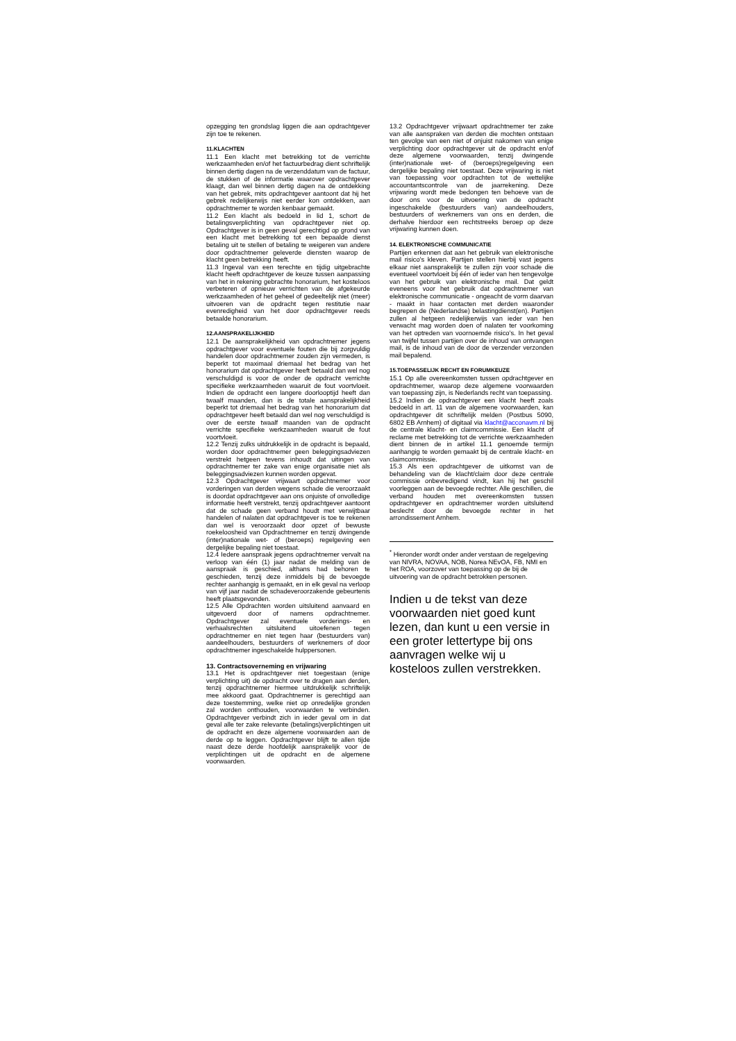opzegging ten grondslag liggen die aan opdrachtgever zijn toe te rekenen.
11.KLACHTEN
11.1 Een klacht met betrekking tot de verrichte werkzaamheden en/of het factuurbedrag dient schriftelijk binnen dertig dagen na de verzenddatum van de factuur, de stukken of de informatie waarover opdrachtgever klaagt, dan wel binnen dertig dagen na de ontdekking van het gebrek, mits opdrachtgever aantoont dat hij het gebrek redelijkerwijs niet eerder kon ontdekken, aan opdrachtnemer te worden kenbaar gemaakt.
11.2 Een klacht als bedoeld in lid 1, schort de betalingsverplichting van opdrachtgever niet op. Opdrachtgever is in geen geval gerechtigd op grond van een klacht met betrekking tot een bepaalde dienst betaling uit te stellen of betaling te weigeren van andere door opdrachtnemer geleverde diensten waarop de klacht geen betrekking heeft.
11.3 Ingeval van een terechte en tijdig uitgebrachte klacht heeft opdrachtgever de keuze tussen aanpassing van het in rekening gebrachte honorarium, het kosteloos verbeteren of opnieuw verrichten van de afgekeurde werkzaamheden of het geheel of gedeeltelijk niet (meer) uitvoeren van de opdracht tegen restitutie naar evenredigheid van het door opdrachtgever reeds betaalde honorarium.
12.AANSPRAKELIJKHEID
12.1 De aansprakelijkheid van opdrachtnemer jegens opdrachtgever voor eventuele fouten die bij zorgvuldig handelen door opdrachtnemer zouden zijn vermeden, is beperkt tot maximaal driemaal het bedrag van het honorarium dat opdrachtgever heeft betaald dan wel nog verschuldigd is voor de onder de opdracht verrichte specifieke werkzaamheden waaruit de fout voortvloeit. Indien de opdracht een langere doorlooptijd heeft dan twaalf maanden, dan is de totale aansprakelijkheid beperkt tot driemaal het bedrag van het honorarium dat opdrachtgever heeft betaald dan wel nog verschuldigd is over de eerste twaalf maanden van de opdracht verrichte specifieke werkzaamheden waaruit de fout voortvloeit.
12.2 Tenzij zulks uitdrukkelijk in de opdracht is bepaald, worden door opdrachtnemer geen beleggingsadviezen verstrekt hetgeen tevens inhoudt dat uitingen van opdrachtnemer ter zake van enige organisatie niet als beleggingsadviezen kunnen worden opgevat.
12.3 Opdrachtgever vrijwaart opdrachtnemer voor vorderingen van derden wegens schade die veroorzaakt is doordat opdrachtgever aan ons onjuiste of onvolledige informatie heeft verstrekt, tenzij opdrachtgever aantoont dat de schade geen verband houdt met verwijtbaar handelen of nalaten dat opdrachtgever is toe te rekenen dan wel is veroorzaakt door opzet of bewuste roekeloosheid van Opdrachtnemer en tenzij dwingende (inter)nationale wet- of (beroeps) regelgeving een dergelijke bepaling niet toestaat.
12.4 Iedere aanspraak jegens opdrachtnemer vervalt na verloop van één (1) jaar nadat de melding van de aanspraak is geschied, althans had behoren te geschieden, tenzij deze inmiddels bij de bevoegde rechter aanhangig is gemaakt, en in elk geval na verloop van vijf jaar nadat de schadeveroorzakende gebeurtenis heeft plaatsgevonden.
12.5 Alle Opdrachten worden uitsluitend aanvaard en uitgevoerd door of namens opdrachtnemer. Opdrachtgever zal eventuele vorderings- en verhaalsrechten uitsluitend uitoefenen tegen opdrachtnemer en niet tegen haar (bestuurders van) aandeelhouders, bestuurders of werknemers of door opdrachtnemer ingeschakelde hulppersonen.
13. Contractsoverneming en vrijwaring
13.1 Het is opdrachtgever niet toegestaan (enige verplichting uit) de opdracht over te dragen aan derden, tenzij opdrachtnemer hiermee uitdrukkelijk schriftelijk mee akkoord gaat. Opdrachtnemer is gerechtigd aan deze toestemming, welke niet op onredelijke gronden zal worden onthouden, voorwaarden te verbinden. Opdrachtgever verbindt zich in ieder geval om in dat geval alle ter zake relevante (betalings)verplichtingen uit de opdracht en deze algemene voorwaarden aan de derde op te leggen. Opdrachtgever blijft te allen tijde naast deze derde hoofdelijk aansprakelijk voor de verplichtingen uit de opdracht en de algemene voorwaarden.
13.2 Opdrachtgever vrijwaart opdrachtnemer ter zake van alle aanspraken van derden die mochten ontstaan ten gevolge van een niet of onjuist nakomen van enige verplichting door opdrachtgever uit de opdracht en/of deze algemene voorwaarden, tenzij dwingende (inter)nationale wet- of (beroeps)regelgeving een dergelijke bepaling niet toestaat. Deze vrijwaring is niet van toepassing voor opdrachten tot de wettelijke accountantscontrole van de jaarrekening. Deze vrijwaring wordt mede bedongen ten behoeve van de door ons voor de uitvoering van de opdracht ingeschakelde (bestuurders van) aandeelhouders, bestuurders of werknemers van ons en derden, die derhalve hierdoor een rechtstreeks beroep op deze vrijwaring kunnen doen.
14. ELEKTRONISCHE COMMUNICATIE
Partijen erkennen dat aan het gebruik van elektronische mail risico’s kleven. Partijen stellen hierbij vast jegens elkaar niet aansprakelijk te zullen zijn voor schade die eventueel voortvloeit bij één of ieder van hen tengevolge van het gebruik van elektronische mail. Dat geldt eveneens voor het gebruik dat opdrachtnemer van elektronische communicatie - ongeacht de vorm daarvan - maakt in haar contacten met derden waaronder begrepen de (Nederlandse) belastingdienst(en). Partijen zullen al hetgeen redelijkerwijs van ieder van hen verwacht mag worden doen of nalaten ter voorkoming van het optreden van voornoemde risico’s. In het geval van twijfel tussen partijen over de inhoud van ontvangen mail, is de inhoud van de door de verzender verzonden mail bepalend.
15.TOEPASSELIJK RECHT EN FORUMKEUZE
15.1 Op alle overeenkomsten tussen opdrachtgever en opdrachtnemer, waarop deze algemene voorwaarden van toepassing zijn, is Nederlands recht van toepassing.
15.2 Indien de opdrachtgever een klacht heeft zoals bedoeld in art. 11 van de algemene voorwaarden, kan opdrachtgever dit schriftelijk melden (Postbus 5090, 6802 EB Arnhem) of digitaal via klacht@acconavm.nl bij de centrale klacht- en claimcommissie. Een klacht of reclame met betrekking tot de verrichte werkzaamheden dient binnen de in artikel 11.1 genoemde termijn aanhangig te worden gemaakt bij de centrale klacht- en claimcommissie.
15.3 Als een opdrachtgever de uitkomst van de behandeling van de klacht/claim door deze centrale commissie onbevredigend vindt, kan hij het geschil voorleggen aan de bevoegde rechter. Alle geschillen, die verband houden met overeenkomsten tussen opdrachtgever en opdrachtnemer worden uitsluitend beslecht door de bevoegde rechter in het arrondissement Arnhem.
<sup>*</sup> Hieronder wordt onder ander verstaan de regelgeving van NIVRA, NOVAA, NOB, Norea NEvOA, FB, NMI en het ROA, voorzover van toepassing op de bij de uitvoering van de opdracht betrokken personen.
Indien u de tekst van deze voorwaarden niet goed kunt lezen, dan kunt u een versie in een groter lettertype bij ons aanvragen welke wij u kosteloos zullen verstrekken.